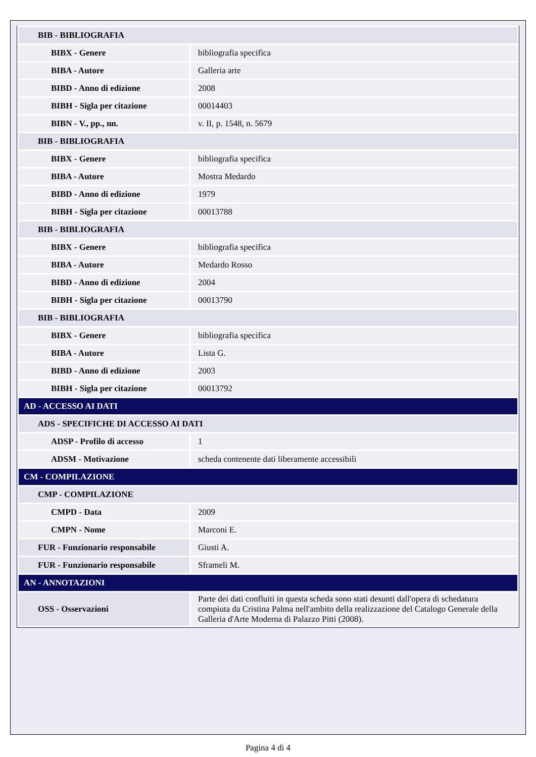| BIB - BIBLIOGRAFIA | |
| BIBX - Genere | bibliografia specifica |
| BIBA - Autore | Galleria arte |
| BIBD - Anno di edizione | 2008 |
| BIBH - Sigla per citazione | 00014403 |
| BIBN - V., pp., nn. | v. II, p. 1548, n. 5679 |
| BIB - BIBLIOGRAFIA | |
| BIBX - Genere | bibliografia specifica |
| BIBA - Autore | Mostra Medardo |
| BIBD - Anno di edizione | 1979 |
| BIBH - Sigla per citazione | 00013788 |
| BIB - BIBLIOGRAFIA | |
| BIBX - Genere | bibliografia specifica |
| BIBA - Autore | Medardo Rosso |
| BIBD - Anno di edizione | 2004 |
| BIBH - Sigla per citazione | 00013790 |
| BIB - BIBLIOGRAFIA | |
| BIBX - Genere | bibliografia specifica |
| BIBA - Autore | Lista G. |
| BIBD - Anno di edizione | 2003 |
| BIBH - Sigla per citazione | 00013792 |
| AD - ACCESSO AI DATI | |
| ADS - SPECIFICHE DI ACCESSO AI DATI | |
| ADSP - Profilo di accesso | 1 |
| ADSM - Motivazione | scheda contenente dati liberamente accessibili |
| CM - COMPILAZIONE | |
| CMP - COMPILAZIONE | |
| CMPD - Data | 2009 |
| CMPN - Nome | Marconi E. |
| FUR - Funzionario responsabile | Giusti A. |
| FUR - Funzionario responsabile | Sframeli M. |
| AN - ANNOTAZIONI | |
| OSS - Osservazioni | Parte dei dati confluiti in questa scheda sono stati desunti dall'opera di schedatura compiuta da Cristina Palma nell'ambito della realizzazione del Catalogo Generale della Galleria d'Arte Moderna di Palazzo Pitti (2008). |
Pagina 4 di 4